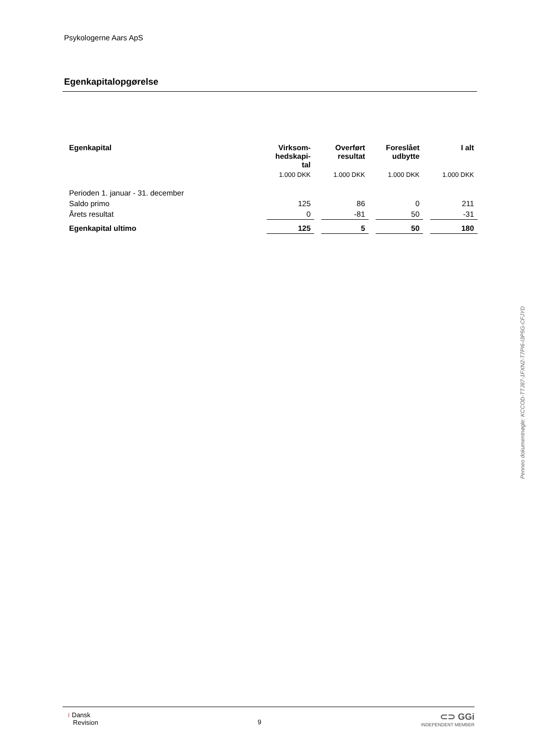Psykologerne Aars ApS
Egenkapitalopgørelse
| Egenkapital | Virksom- hedskapi- tal | | Overført resultat | | Foreslået udbytte | | I alt |
| --- | --- | --- | --- | --- | --- | --- | --- |
| | 1.000 DKK | | 1.000 DKK | | 1.000 DKK | | 1.000 DKK |
| Perioden 1. januar - 31. december | | | | | | | |
| Saldo primo | 125 | | 86 | | 0 | | 211 |
| Årets resultat | 0 | | -81 | | 50 | | -31 |
| Egenkapital ultimo | 125 | | 5 | | 50 | | 180 |
Penneo dokumentnøgle: KCCOD-TTJ87-1FXN2-T7PI6-I3P5G-CFJYD
≀ Dansk
Revision
9
⊂⊃ GGi
INDEPENDENT MEMBER